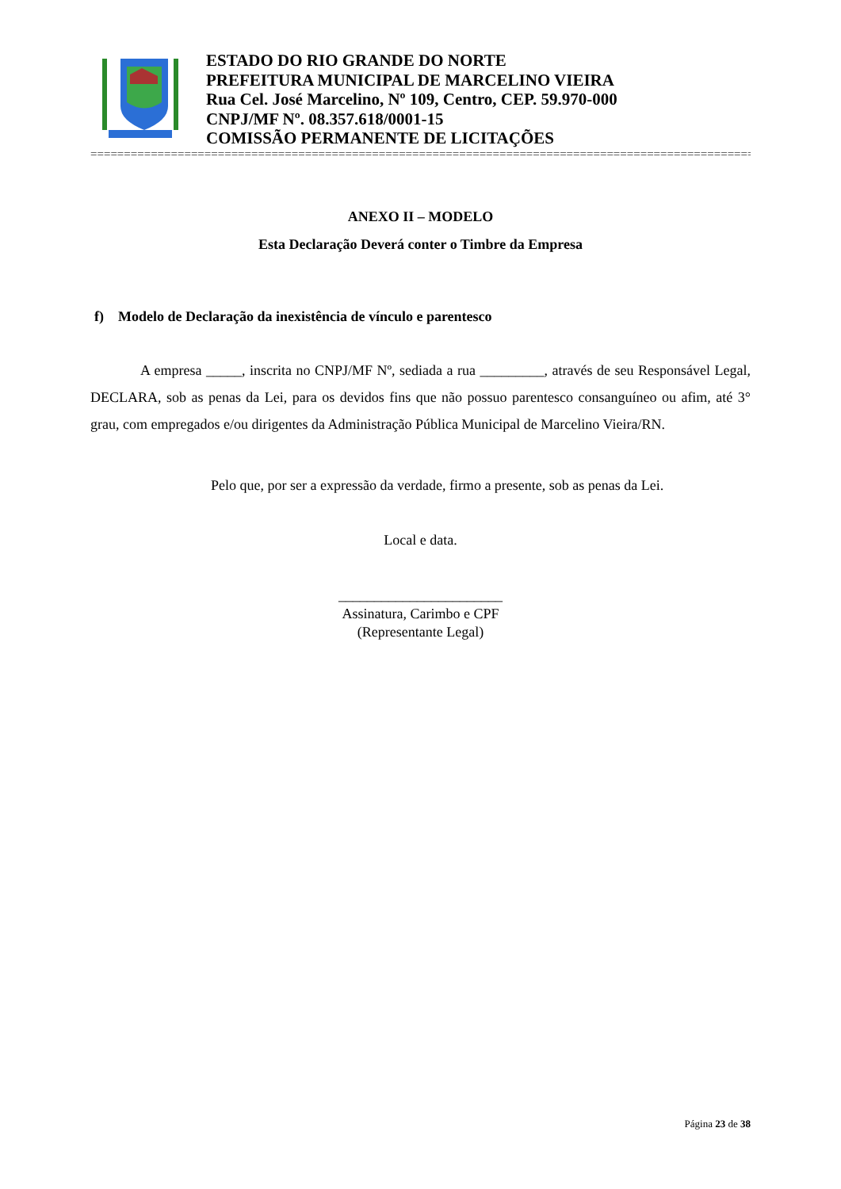ESTADO DO RIO GRANDE DO NORTE
PREFEITURA MUNICIPAL DE MARCELINO VIEIRA
Rua Cel. José Marcelino, Nº 109, Centro, CEP. 59.970-000
CNPJ/MF Nº. 08.357.618/0001-15
COMISSÃO PERMANENTE DE LICITAÇÕES
==========================================================================================================
ANEXO II – MODELO
Esta Declaração Deverá conter o Timbre da Empresa
f) Modelo de Declaração da inexistência de vínculo e parentesco
A empresa _____, inscrita no CNPJ/MF Nº, sediada a rua _________, através de seu Responsável Legal, DECLARA, sob as penas da Lei, para os devidos fins que não possuo parentesco consanguíneo ou afim, até 3° grau, com empregados e/ou dirigentes da Administração Pública Municipal de Marcelino Vieira/RN.
Pelo que, por ser a expressão da verdade, firmo a presente, sob as penas da Lei.
Local e data.
_______________________
Assinatura, Carimbo e CPF
(Representante Legal)
Página 23 de 38